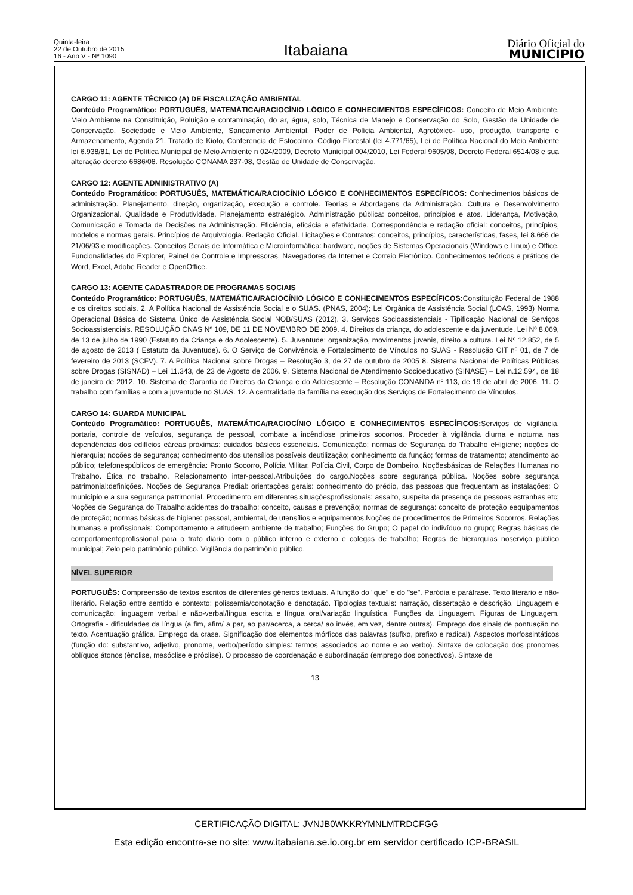Quinta-feira
22 de Outubro de 2015
16 - Ano V - Nº 1090
Itabaiana
Diário Oficial do
MUNICÍPIO
CARGO 11: AGENTE TÉCNICO (A) DE FISCALIZAÇÃO AMBIENTAL
Conteúdo Programático: PORTUGUÊS, MATEMÁTICA/RACIOCÍNIO LÓGICO E CONHECIMENTOS ESPECÍFICOS: Conceito de Meio Ambiente, Meio Ambiente na Constituição, Poluição e contaminação, do ar, água, solo, Técnica de Manejo e Conservação do Solo, Gestão de Unidade de Conservação, Sociedade e Meio Ambiente, Saneamento Ambiental, Poder de Polícia Ambiental, Agrotóxico- uso, produção, transporte e Armazenamento, Agenda 21, Tratado de Kioto, Conferencia de Estocolmo, Código Florestal (lei 4.771/65), Lei de Política Nacional do Meio Ambiente lei 6.938/81, Lei de Política Municipal de Meio Ambiente n 024/2009, Decreto Municipal 004/2010, Lei Federal 9605/98, Decreto Federal 6514/08 e sua alteração decreto 6686/08. Resolução CONAMA 237-98, Gestão de Unidade de Conservação.
CARGO 12: AGENTE ADMINISTRATIVO (A)
Conteúdo Programático: PORTUGUÊS, MATEMÁTICA/RACIOCÍNIO LÓGICO E CONHECIMENTOS ESPECÍFICOS: Conhecimentos básicos de administração. Planejamento, direção, organização, execução e controle. Teorias e Abordagens da Administração. Cultura e Desenvolvimento Organizacional. Qualidade e Produtividade. Planejamento estratégico. Administração pública: conceitos, princípios e atos. Liderança, Motivação, Comunicação e Tomada de Decisões na Administração. Eficiência, eficácia e efetividade. Correspondência e redação oficial: conceitos, princípios, modelos e normas gerais. Princípios de Arquivologia. Redação Oficial. Licitações e Contratos: conceitos, princípios, características, fases, lei 8.666 de 21/06/93 e modificações. Conceitos Gerais de Informática e Microinformática: hardware, noções de Sistemas Operacionais (Windows e Linux) e Office. Funcionalidades do Explorer, Painel de Controle e Impressoras, Navegadores da Internet e Correio Eletrônico. Conhecimentos teóricos e práticos de Word, Excel, Adobe Reader e OpenOffice.
CARGO 13: AGENTE CADASTRADOR DE PROGRAMAS SOCIAIS
Conteúdo Programático: PORTUGUÊS, MATEMÁTICA/RACIOCÍNIO LÓGICO E CONHECIMENTOS ESPECÍFICOS: Constituição Federal de 1988 e os direitos sociais. 2. A Política Nacional de Assistência Social e o SUAS. (PNAS, 2004); Lei Orgânica de Assistência Social (LOAS, 1993) Norma Operacional Básica do Sistema Único de Assistência Social NOB/SUAS (2012). 3. Serviços Socioassistenciais - Tipificação Nacional de Serviços Socioassistenciais. RESOLUÇÃO CNAS Nº 109, DE 11 DE NOVEMBRO DE 2009. 4. Direitos da criança, do adolescente e da juventude. Lei Nº 8.069, de 13 de julho de 1990 (Estatuto da Criança e do Adolescente). 5. Juventude: organização, movimentos juvenis, direito a cultura. Lei Nº 12.852, de 5 de agosto de 2013 ( Estatuto da Juventude). 6. O Serviço de Convivência e Fortalecimento de Vínculos no SUAS - Resolução CIT nº 01, de 7 de fevereiro de 2013 (SCFV). 7. A Política Nacional sobre Drogas – Resolução 3, de 27 de outubro de 2005 8. Sistema Nacional de Políticas Públicas sobre Drogas (SISNAD) – Lei 11.343, de 23 de Agosto de 2006. 9. Sistema Nacional de Atendimento Socioeducativo (SINASE) – Lei n.12.594, de 18 de janeiro de 2012. 10. Sistema de Garantia de Direitos da Criança e do Adolescente – Resolução CONANDA nº 113, de 19 de abril de 2006. 11. O trabalho com famílias e com a juventude no SUAS. 12. A centralidade da família na execução dos Serviços de Fortalecimento de Vínculos.
CARGO 14: GUARDA MUNICIPAL
Conteúdo Programático: PORTUGUÊS, MATEMÁTICA/RACIOCÍNIO LÓGICO E CONHECIMENTOS ESPECÍFICOS: Serviços de vigilância, portaria, controle de veículos, segurança de pessoal, combate a incêndiose primeiros socorros. Proceder à vigilância diurna e noturna nas dependências dos edifícios eáreas próximas: cuidados básicos essenciais. Comunicação; normas de Segurança do Trabalho eHigiene; noções de hierarquia; noções de segurança; conhecimento dos utensílios possíveis deutilização; conhecimento da função; formas de tratamento; atendimento ao público; telefonespúblicos de emergência: Pronto Socorro, Polícia Militar, Polícia Civil, Corpo de Bombeiro. Noçõesbásicas de Relações Humanas no Trabalho. Ética no trabalho. Relacionamento inter-pessoal.Atribuições do cargo.Noções sobre segurança pública. Noções sobre segurança patrimonial:definições. Noções de Segurança Predial: orientações gerais: conhecimento do prédio, das pessoas que frequentam as instalações; O município e a sua segurança patrimonial. Procedimento em diferentes situaçõesprofissionais: assalto, suspeita da presença de pessoas estranhas etc; Noções de Segurança do Trabalho:acidentes do trabalho: conceito, causas e prevenção; normas de segurança: conceito de proteção eequipamentos de proteção; normas básicas de higiene: pessoal, ambiental, de utensílios e equipamentos.Noções de procedimentos de Primeiros Socorros. Relações humanas e profissionais: Comportamento e atitudeem ambiente de trabalho; Funções do Grupo; O papel do indivíduo no grupo; Regras básicas de comportamentoprofissional para o trato diário com o público interno e externo e colegas de trabalho; Regras de hierarquias noserviço público municipal; Zelo pelo patrimônio público. Vigilância do patrimônio público.
NÍVEL SUPERIOR
PORTUGUÊS: Compreensão de textos escritos de diferentes gêneros textuais. A função do "que" e do "se". Paródia e paráfrase. Texto literário e não-literário. Relação entre sentido e contexto: polissemia/conotação e denotação. Tipologias textuais: narração, dissertação e descrição. Linguagem e comunicação: linguagem verbal e não-verbal/língua escrita e língua oral/variação linguística. Funções da Linguagem. Figuras de Linguagem. Ortografia - dificuldades da língua (a fim, afim/ a par, ao par/acerca, a cerca/ ao invés, em vez, dentre outras). Emprego dos sinais de pontuação no texto. Acentuação gráfica. Emprego da crase. Significação dos elementos mórficos das palavras (sufixo, prefixo e radical). Aspectos morfossintáticos (função do: substantivo, adjetivo, pronome, verbo/período simples: termos associados ao nome e ao verbo). Sintaxe de colocação dos pronomes oblíquos átonos (ênclise, mesóclise e próclise). O processo de coordenação e subordinação (emprego dos conectivos). Sintaxe de
13
CERTIFICAÇÃO DIGITAL: JVNJB0WKKRYMNLMTRDCFGG
Esta edição encontra-se no site: www.itabaiana.se.io.org.br em servidor certificado ICP-BRASIL